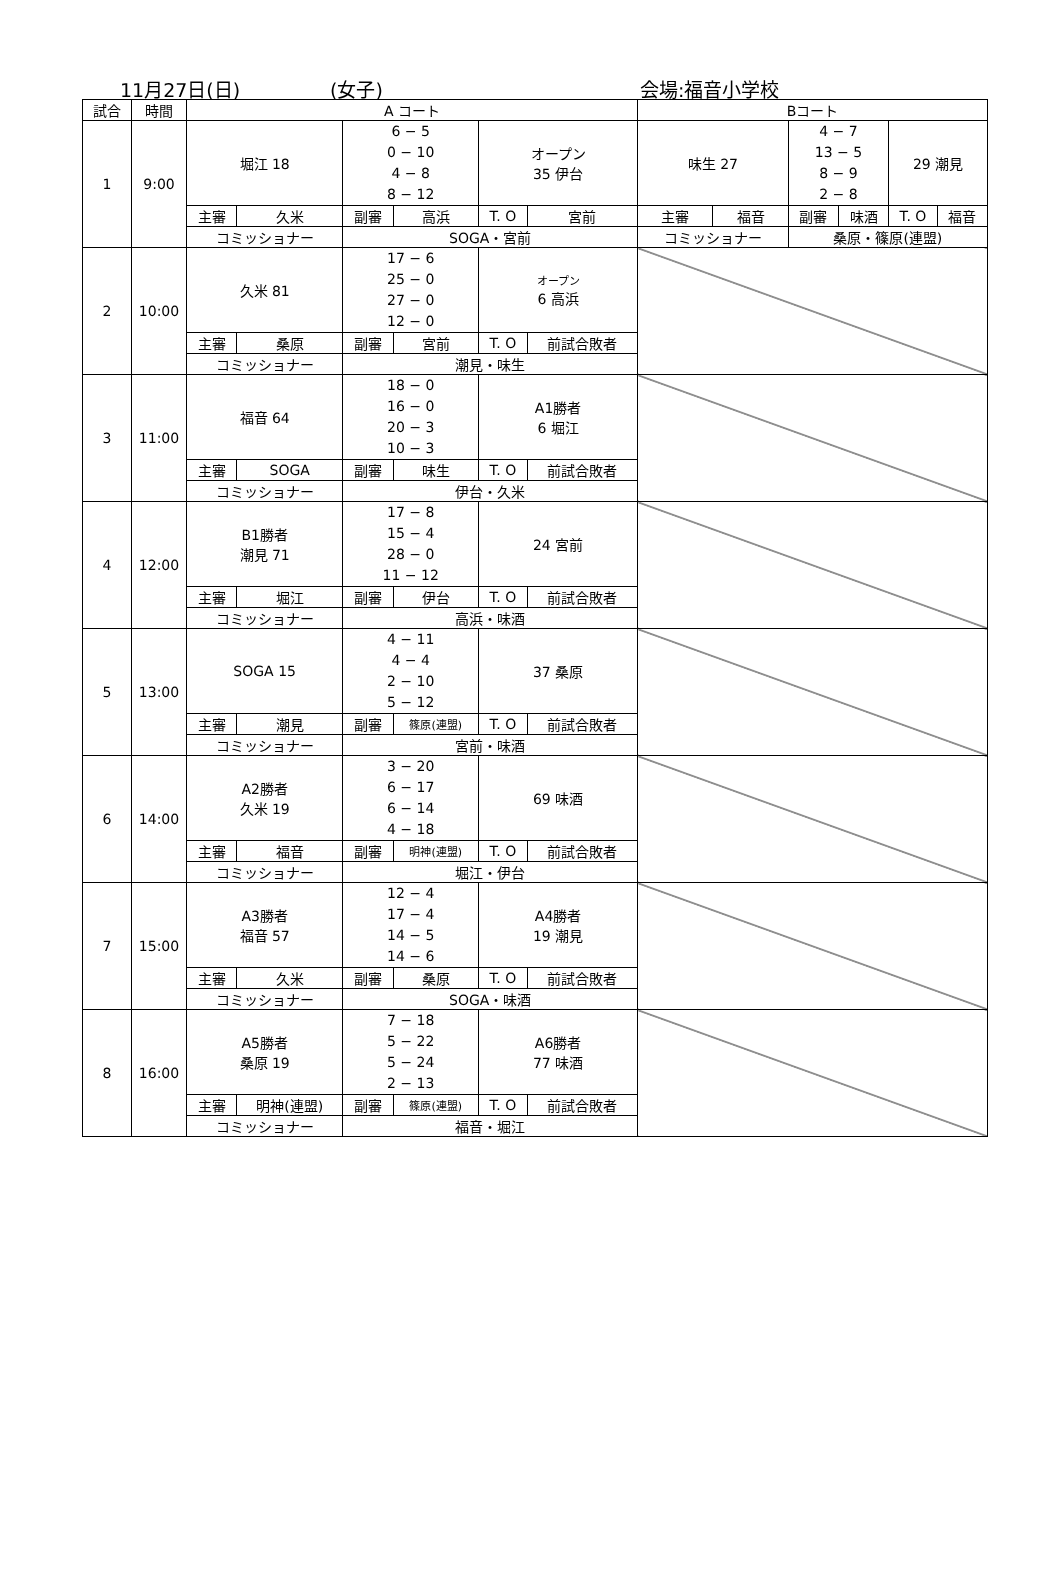11月27日(日) (女子) 会場:福音小学校
| 試合 | 時間 | A コート | | | | | | Bコート | | | | | |
| --- | --- | --- | --- | --- | --- | --- | --- | --- | --- | --- | --- | --- | --- |
| 1 | 9:00 | 堀江 18 | | 6 − 5 0 − 10 4 − 8 8 − 12 | | オープン 35 伊台 | | 味生 27 | | 4 − 7 13 − 5 8 − 9 2 − 8 | | 29 潮見 | |
| | | 主審 | 久米 | 副審 | 高浜 | T. O | 宮前 | 主審 | 福音 | 副審 | 味酒 | T. O | 福音 |
| | | コミッショナー | | SOGA・宮前 | | | | コミッショナー | | 桑原・篠原(連盟) | | | |
| 2 | 10:00 | 久米 81 | | 17 − 6 25 − 0 27 − 0 12 − 0 | | オープン 6 高浜 | | | | | | | |
| | | 主審 | 桑原 | 副審 | 宮前 | T. O | 前試合敗者 | | | | | | |
| | | コミッショナー | | 潮見・味生 | | | | | | | | | |
| 3 | 11:00 | 福音 64 | | 18 − 0 16 − 0 20 − 3 10 − 3 | | A1勝者 6 堀江 | | | | | | | |
| | | 主審 | SOGA | 副審 | 味生 | T. O | 前試合敗者 | | | | | | |
| | | コミッショナー | | 伊台・久米 | | | | | | | | | |
| 4 | 12:00 | B1勝者 潮見 71 | | 17 − 8 15 − 4 28 − 0 11 − 12 | | 24 宮前 | | | | | | | |
| | | 主審 | 堀江 | 副審 | 伊台 | T. O | 前試合敗者 | | | | | | |
| | | コミッショナー | | 高浜・味酒 | | | | | | | | | |
| 5 | 13:00 | SOGA 15 | | 4 − 11 4 − 4 2 − 10 5 − 12 | | 37 桑原 | | | | | | | |
| | | 主審 | 潮見 | 副審 | 篠原(連盟) | T. O | 前試合敗者 | | | | | | |
| | | コミッショナー | | 宮前・味酒 | | | | | | | | | |
| 6 | 14:00 | A2勝者 久米 19 | | 3 − 20 6 − 17 6 − 14 4 − 18 | | 69 味酒 | | | | | | | |
| | | 主審 | 福音 | 副審 | 明神(連盟) | T. O | 前試合敗者 | | | | | | |
| | | コミッショナー | | 堀江・伊台 | | | | | | | | | |
| 7 | 15:00 | A3勝者 福音 57 | | 12 − 4 17 − 4 14 − 5 14 − 6 | | A4勝者 19 潮見 | | | | | | | |
| | | 主審 | 久米 | 副審 | 桑原 | T. O | 前試合敗者 | | | | | | |
| | | コミッショナー | | SOGA・味酒 | | | | | | | | | |
| 8 | 16:00 | A5勝者 桑原 19 | | 7 − 18 5 − 22 5 − 24 2 − 13 | | A6勝者 77 味酒 | | | | | | | |
| | | 主審 | 明神(連盟) | 副審 | 篠原(連盟) | T. O | 前試合敗者 | | | | | | |
| | | コミッショナー | | 福音・堀江 | | | | | | | | | |